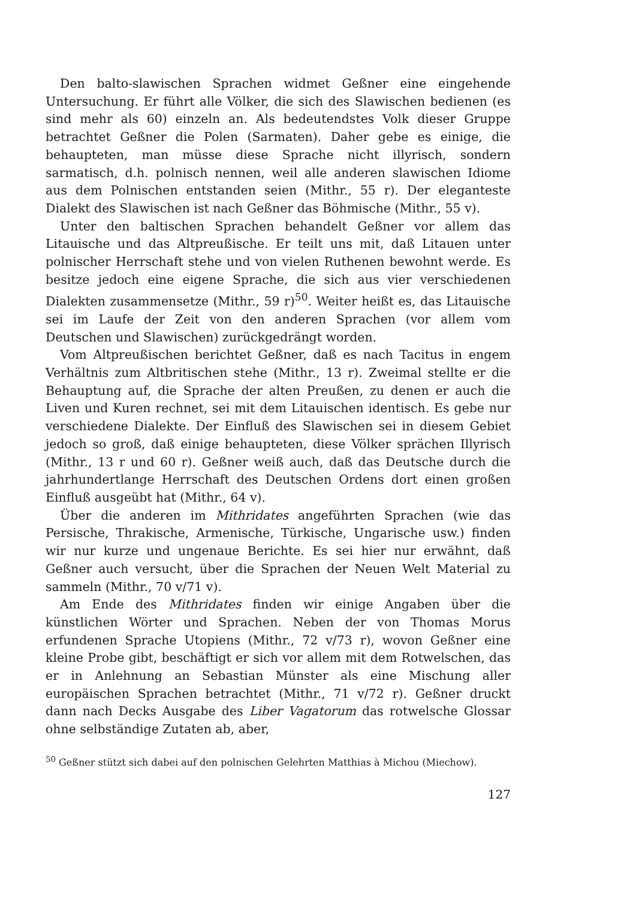Den balto-slawischen Sprachen widmet Geßner eine eingehende Untersuchung. Er führt alle Völker, die sich des Slawischen bedienen (es sind mehr als 60) einzeln an. Als bedeutendstes Volk dieser Gruppe betrachtet Geßner die Polen (Sarmaten). Daher gebe es einige, die behaupteten, man müsse diese Sprache nicht illyrisch, sondern sarmatisch, d.h. polnisch nennen, weil alle anderen slawischen Idiome aus dem Polnischen entstanden seien (Mithr., 55 r). Der eleganteste Dialekt des Slawischen ist nach Geßner das Böhmische (Mithr., 55 v).
Unter den baltischen Sprachen behandelt Geßner vor allem das Litauische und das Altpreußische. Er teilt uns mit, daß Litauen unter polnischer Herrschaft stehe und von vielen Ruthenen bewohnt werde. Es besitze jedoch eine eigene Sprache, die sich aus vier verschiedenen Dialekten zusammensetze (Mithr., 59 r)<sup>50</sup>. Weiter heißt es, das Litauische sei im Laufe der Zeit von den anderen Sprachen (vor allem vom Deutschen und Slawischen) zurückgedrängt worden.
Vom Altpreußischen berichtet Geßner, daß es nach Tacitus in engem Verhältnis zum Altbritischen stehe (Mithr., 13 r). Zweimal stellte er die Behauptung auf, die Sprache der alten Preußen, zu denen er auch die Liven und Kuren rechnet, sei mit dem Litauischen identisch. Es gebe nur verschiedene Dialekte. Der Einfluß des Slawischen sei in diesem Gebiet jedoch so groß, daß einige behaupteten, diese Völker sprächen Illyrisch (Mithr., 13 r und 60 r). Geßner weiß auch, daß das Deutsche durch die jahrhundertlange Herrschaft des Deutschen Ordens dort einen großen Einfluß ausgeübt hat (Mithr., 64 v).
Über die anderen im Mithridates angeführten Sprachen (wie das Persische, Thrakische, Armenische, Türkische, Ungarische usw.) finden wir nur kurze und ungenaue Berichte. Es sei hier nur erwähnt, daß Geßner auch versucht, über die Sprachen der Neuen Welt Material zu sammeln (Mithr., 70 v/71 v).
Am Ende des Mithridates finden wir einige Angaben über die künstlichen Wörter und Sprachen. Neben der von Thomas Morus erfundenen Sprache Utopiens (Mithr., 72 v/73 r), wovon Geßner eine kleine Probe gibt, beschäftigt er sich vor allem mit dem Rotwelschen, das er in Anlehnung an Sebastian Münster als eine Mischung aller europäischen Sprachen betrachtet (Mithr., 71 v/72 r). Geßner druckt dann nach Decks Ausgabe des Liber Vagatorum das rotwelsche Glossar ohne selbständige Zutaten ab, aber,
<sup>50</sup> Geßner stützt sich dabei auf den polnischen Gelehrten Matthias à Michou (Miechow).
127